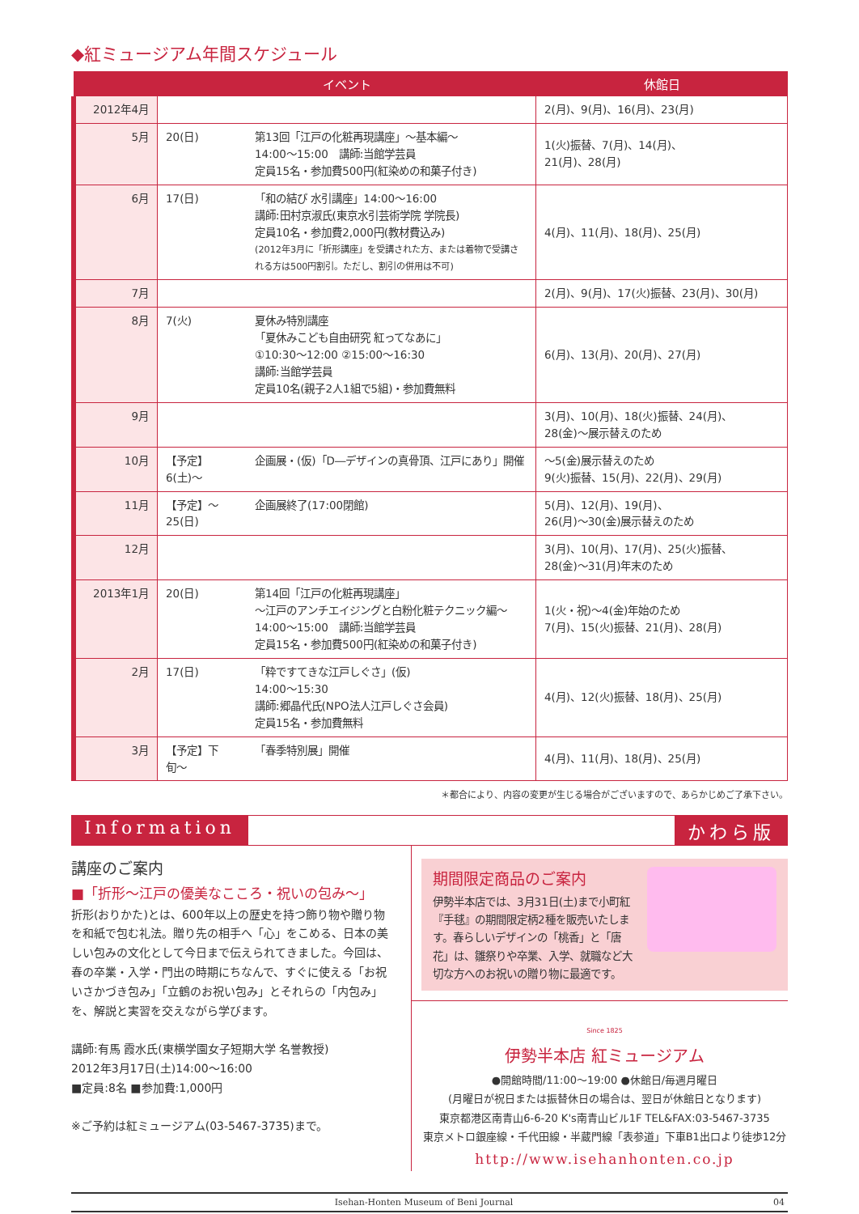◆紅ミュージアム年間スケジュール
| | イベント | | 休館日 |
| --- | --- | --- | --- |
| 2012年4月 | | | 2(月)、9(月)、16(月)、23(月) |
| 5月 | 20(日) | 第13回「江戸の化粧再現講座」〜基本編〜 14:00〜15:00 講師:当館学芸員 定員15名・参加費500円(紅染めの和菓子付き) | 1(火)振替、7(月)、14(月)、 21(月)、28(月) |
| 6月 | 17(日) | 「和の結び 水引講座」14:00〜16:00 講師:田村京淑氏(東京水引芸術学院 学院長) 定員10名・参加費2,000円(教材費込み) (2012年3月に「折形講座」を受講された方、または着物で受講される方は500円割引。ただし、割引の併用は不可) | 4(月)、11(月)、18(月)、25(月) |
| 7月 | | | 2(月)、9(月)、17(火)振替、23(月)、30(月) |
| 8月 | 7(火) | 夏休み特別講座 「夏休みこども自由研究 紅ってなあに」 ①10:30〜12:00 ②15:00〜16:30 講師:当館学芸員 定員10名(親子2人1組で5組)・参加費無料 | 6(月)、13(月)、20(月)、27(月) |
| 9月 | | | 3(月)、10(月)、18(火)振替、24(月)、 28(金)〜展示替えのため |
| 10月 | 【予定】6(土)〜 | 企画展・(仮)「D―デザインの真骨頂、江戸にあり」開催 | 〜5(金)展示替えのため 9(火)振替、15(月)、22(月)、29(月) |
| 11月 | 【予定】〜25(日) | 企画展終了(17:00閉館) | 5(月)、12(月)、19(月)、 26(月)〜30(金)展示替えのため |
| 12月 | | | 3(月)、10(月)、17(月)、25(火)振替、 28(金)〜31(月)年末のため |
| 2013年1月 | 20(日) | 第14回「江戸の化粧再現講座」 〜江戸のアンチエイジングと白粉化粧テクニック編〜 14:00〜15:00 講師:当館学芸員 定員15名・参加費500円(紅染めの和菓子付き) | 1(火・祝)〜4(金)年始のため 7(月)、15(火)振替、21(月)、28(月) |
| 2月 | 17(日) | 「粋ですてきな江戸しぐさ」(仮) 14:00〜15:30 講師:郷晶代氏(NPO法人江戸しぐさ会員) 定員15名・参加費無料 | 4(月)、12(火)振替、18(月)、25(月) |
| 3月 | 【予定】下旬〜 | 「春季特別展」開催 | 4(月)、11(月)、18(月)、25(月) |
＊都合により、内容の変更が生じる場合がございますので、あらかじめご了承下さい。
Information かわら版
講座のご案内
■「折形〜江戸の優美なこころ・祝いの包み〜」
折形(おりかた)とは、600年以上の歴史を持つ飾り物や贈り物を和紙で包む礼法。贈り先の相手へ「心」をこめる、日本の美しい包みの文化として今日まで伝えられてきました。今回は、春の卒業・入学・門出の時期にちなんで、すぐに使える「お祝いさかづき包み」「立鶴のお祝い包み」とそれらの「内包み」を、解説と実習を交えながら学びます。
講師:有馬 霞水氏(東横学園女子短期大学 名誉教授)
2012年3月17日(土)14:00〜16:00
■定員:8名 ■参加費:1,000円
※ご予約は紅ミュージアム(03-5467-3735)まで。
期間限定商品のご案内
伊勢半本店では、3月31日(土)まで小町紅『手毬』の期間限定柄2種を販売いたします。春らしいデザインの「桃香」と「唐花」は、雛祭りや卒業、入学、就職など大切な方へのお祝いの贈り物に最適です。
Since 1825
伊勢半本店 紅ミュージアム
●開館時間/11:00〜19:00 ●休館日/毎週月曜日
(月曜日が祝日または振替休日の場合は、翌日が休館日となります)
東京都港区南青山6-6-20 K's南青山ビル1F TEL&FAX:03-5467-3735
東京メトロ銀座線・千代田線・半蔵門線「表参道」下車B1出口より徒歩12分
http://www.isehanhonten.co.jp
Isehan-Honten Museum of Beni Journal 04